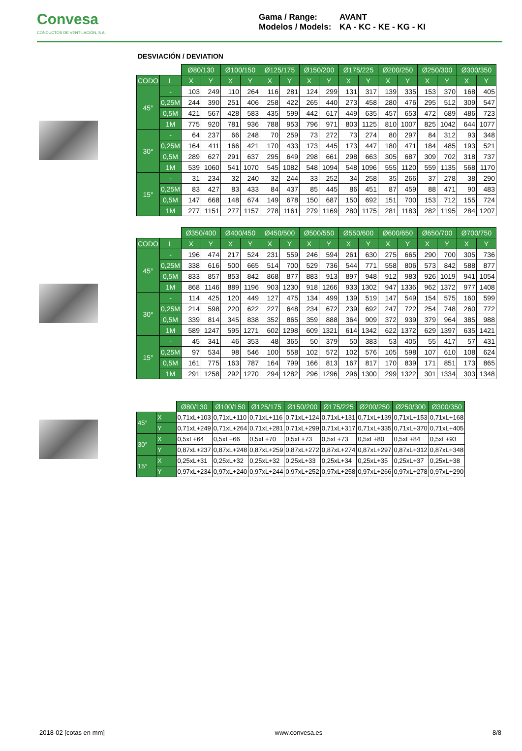Convesa
CONDUCTOS DE VENTILACIÓN, S.A.
Gama / Range: AVANT
Modelos / Models: KA - KC - KE - KG - KI
DESVIACIÓN / DEVIATION
| | | Ø80/130 | | Ø100/150 | | Ø125/175 | | Ø150/200 | | Ø175/225 | | Ø200/250 | | Ø250/300 | | Ø300/350 | |
| CODO | L | X | Y | X | Y | X | Y | X | Y | X | Y | X | Y | X | Y | X | Y |
| 45° | - | 103 | 249 | 110 | 264 | 116 | 281 | 124 | 299 | 131 | 317 | 139 | 335 | 153 | 370 | 168 | 405 |
| | 0,25M | 244 | 390 | 251 | 406 | 258 | 422 | 265 | 440 | 273 | 458 | 280 | 476 | 295 | 512 | 309 | 547 |
| | 0,5M | 421 | 567 | 428 | 583 | 435 | 599 | 442 | 617 | 449 | 635 | 457 | 653 | 472 | 689 | 486 | 723 |
| | 1M | 775 | 920 | 781 | 936 | 788 | 953 | 796 | 971 | 803 | 1125 | 810 | 1007 | 825 | 1042 | 644 | 1077 |
| 30° | - | 64 | 237 | 66 | 248 | 70 | 259 | 73 | 272 | 73 | 274 | 80 | 297 | 84 | 312 | 93 | 348 |
| | 0,25M | 164 | 411 | 166 | 421 | 170 | 433 | 173 | 445 | 173 | 447 | 180 | 471 | 184 | 485 | 193 | 521 |
| | 0,5M | 289 | 627 | 291 | 637 | 295 | 649 | 298 | 661 | 298 | 663 | 305 | 687 | 309 | 702 | 318 | 737 |
| | 1M | 539 | 1060 | 541 | 1070 | 545 | 1082 | 548 | 1094 | 548 | 1096 | 555 | 1120 | 559 | 1135 | 568 | 1170 |
| 15° | - | 31 | 234 | 32 | 240 | 32 | 244 | 33 | 252 | 34 | 258 | 35 | 266 | 37 | 278 | 38 | 290 |
| | 0,25M | 83 | 427 | 83 | 433 | 84 | 437 | 85 | 445 | 86 | 451 | 87 | 459 | 88 | 471 | 90 | 483 |
| | 0,5M | 147 | 668 | 148 | 674 | 149 | 678 | 150 | 687 | 150 | 692 | 151 | 700 | 153 | 712 | 155 | 724 |
| | 1M | 277 | 1151 | 277 | 1157 | 278 | 1161 | 279 | 1169 | 280 | 1175 | 281 | 1183 | 282 | 1195 | 284 | 1207 |
| | | Ø350/400 | | Ø400/450 | | Ø450/500 | | Ø500/550 | | Ø550/600 | | Ø600/650 | | Ø650/700 | | Ø700/750 | |
| CODO | L | X | Y | X | Y | X | Y | X | Y | X | Y | X | Y | X | Y | X | Y |
| 45° | - | 196 | 474 | 217 | 524 | 231 | 559 | 246 | 594 | 261 | 630 | 275 | 665 | 290 | 700 | 305 | 736 |
| | 0,25M | 338 | 616 | 500 | 665 | 514 | 700 | 529 | 736 | 544 | 771 | 558 | 806 | 573 | 842 | 588 | 877 |
| | 0,5M | 833 | 857 | 853 | 842 | 868 | 877 | 883 | 913 | 897 | 948 | 912 | 983 | 926 | 1019 | 941 | 1054 |
| | 1M | 868 | 1146 | 889 | 1196 | 903 | 1230 | 918 | 1266 | 933 | 1302 | 947 | 1336 | 962 | 1372 | 977 | 1408 |
| 30° | - | 114 | 425 | 120 | 449 | 127 | 475 | 134 | 499 | 139 | 519 | 147 | 549 | 154 | 575 | 160 | 599 |
| | 0,25M | 214 | 598 | 220 | 622 | 227 | 648 | 234 | 672 | 239 | 692 | 247 | 722 | 254 | 748 | 260 | 772 |
| | 0,5M | 339 | 814 | 345 | 838 | 352 | 865 | 359 | 888 | 364 | 909 | 372 | 939 | 379 | 964 | 385 | 988 |
| | 1M | 589 | 1247 | 595 | 1271 | 602 | 1298 | 609 | 1321 | 614 | 1342 | 622 | 1372 | 629 | 1397 | 635 | 1421 |
| 15° | - | 45 | 341 | 46 | 353 | 48 | 365 | 50 | 379 | 50 | 383 | 53 | 405 | 55 | 417 | 57 | 431 |
| | 0,25M | 97 | 534 | 98 | 546 | 100 | 558 | 102 | 572 | 102 | 576 | 105 | 598 | 107 | 610 | 108 | 624 |
| | 0,5M | 161 | 775 | 163 | 787 | 164 | 799 | 166 | 813 | 167 | 817 | 170 | 839 | 171 | 851 | 173 | 865 |
| | 1M | 291 | 1258 | 292 | 1270 | 294 | 1282 | 296 | 1296 | 296 | 1300 | 299 | 1322 | 301 | 1334 | 303 | 1348 |
| | | Ø80/130 | Ø100/150 | Ø125/175 | Ø150/200 | Ø175/225 | Ø200/250 | Ø250/300 | Ø300/350 |
| 45° | X | 0,71xL+103 | 0,71xL+110 | 0,71xL+116 | 0,71xL+124 | 0,71xL+131 | 0,71xL+139 | 0,71xL+153 | 0,71xL+168 |
| | Y | 0,71xL+249 | 0,71xL+264 | 0,71xL+281 | 0,71xL+299 | 0,71xL+317 | 0,71xL+335 | 0,71xL+370 | 0,71xL+405 |
| 30° | X | 0,5xL+64 | 0,5xL+66 | 0,5xL+70 | 0,5xL+73 | 0,5xL+73 | 0,5xL+80 | 0,5xL+84 | 0,5xL+93 |
| | Y | 0,87xL+237 | 0,87xL+248 | 0,87xL+259 | 0,87xL+272 | 0,87xL+274 | 0,87xL+297 | 0,87xL+312 | 0,87xL+348 |
| 15° | X | 0,25xL+31 | 0,25xL+32 | 0,25xL+32 | 0,25xL+33 | 0,25xL+34 | 0,25xL+35 | 0,25xL+37 | 0,25xL+38 |
| | Y | 0,97xL+234 | 0,97xL+240 | 0,97xL+244 | 0,97xL+252 | 0,97xL+258 | 0,97xL+266 | 0,97xL+278 | 0,97xL+290 |
2018-02 [cotas en mm] www.convesa.es 8/8